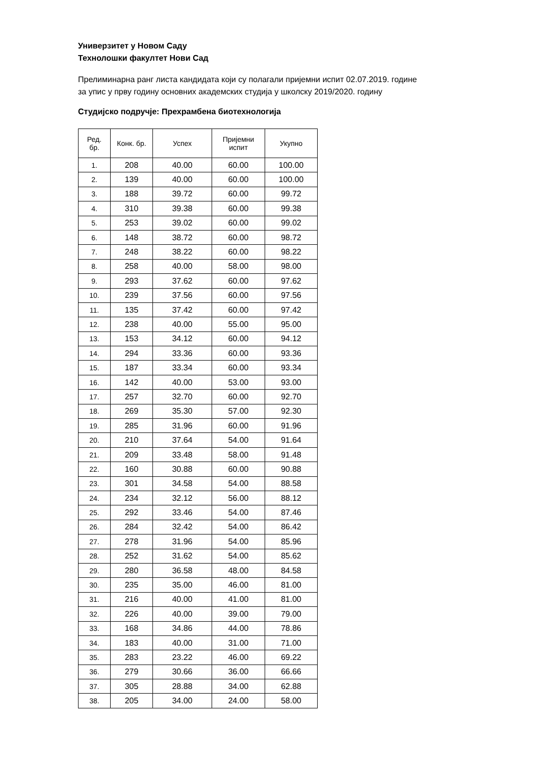Универзитет у Новом Саду
Технолошки факултет Нови Сад
Прелиминарна ранг листа кандидата који су полагали пријемни испит 02.07.2019. године
за упис у прву годину основних академских студија у школску 2019/2020. годину
Студијско подручје: Прехрамбена биотехнологија
| Ред. бр. | Конк. бр. | Успех | Пријемни испит | Укупно |
| --- | --- | --- | --- | --- |
| 1. | 208 | 40.00 | 60.00 | 100.00 |
| 2. | 139 | 40.00 | 60.00 | 100.00 |
| 3. | 188 | 39.72 | 60.00 | 99.72 |
| 4. | 310 | 39.38 | 60.00 | 99.38 |
| 5. | 253 | 39.02 | 60.00 | 99.02 |
| 6. | 148 | 38.72 | 60.00 | 98.72 |
| 7. | 248 | 38.22 | 60.00 | 98.22 |
| 8. | 258 | 40.00 | 58.00 | 98.00 |
| 9. | 293 | 37.62 | 60.00 | 97.62 |
| 10. | 239 | 37.56 | 60.00 | 97.56 |
| 11. | 135 | 37.42 | 60.00 | 97.42 |
| 12. | 238 | 40.00 | 55.00 | 95.00 |
| 13. | 153 | 34.12 | 60.00 | 94.12 |
| 14. | 294 | 33.36 | 60.00 | 93.36 |
| 15. | 187 | 33.34 | 60.00 | 93.34 |
| 16. | 142 | 40.00 | 53.00 | 93.00 |
| 17. | 257 | 32.70 | 60.00 | 92.70 |
| 18. | 269 | 35.30 | 57.00 | 92.30 |
| 19. | 285 | 31.96 | 60.00 | 91.96 |
| 20. | 210 | 37.64 | 54.00 | 91.64 |
| 21. | 209 | 33.48 | 58.00 | 91.48 |
| 22. | 160 | 30.88 | 60.00 | 90.88 |
| 23. | 301 | 34.58 | 54.00 | 88.58 |
| 24. | 234 | 32.12 | 56.00 | 88.12 |
| 25. | 292 | 33.46 | 54.00 | 87.46 |
| 26. | 284 | 32.42 | 54.00 | 86.42 |
| 27. | 278 | 31.96 | 54.00 | 85.96 |
| 28. | 252 | 31.62 | 54.00 | 85.62 |
| 29. | 280 | 36.58 | 48.00 | 84.58 |
| 30. | 235 | 35.00 | 46.00 | 81.00 |
| 31. | 216 | 40.00 | 41.00 | 81.00 |
| 32. | 226 | 40.00 | 39.00 | 79.00 |
| 33. | 168 | 34.86 | 44.00 | 78.86 |
| 34. | 183 | 40.00 | 31.00 | 71.00 |
| 35. | 283 | 23.22 | 46.00 | 69.22 |
| 36. | 279 | 30.66 | 36.00 | 66.66 |
| 37. | 305 | 28.88 | 34.00 | 62.88 |
| 38. | 205 | 34.00 | 24.00 | 58.00 |